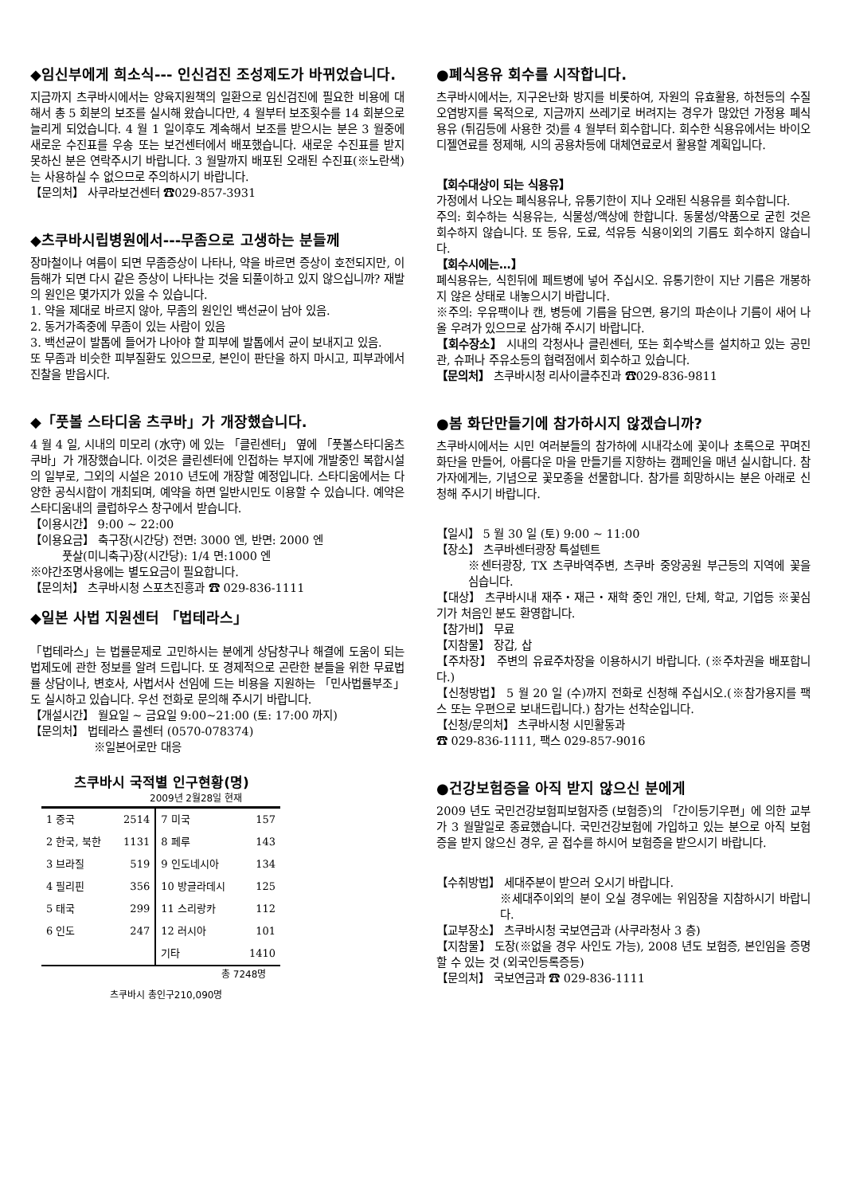◆임신부에게 희소식--- 인신검진 조성제도가 바뀌었습니다.
지금까지 츠쿠바시에서는 양육지원책의 일환으로 임신검진에 필요한 비용에 대해서 총 5 회분의 보조를 실시해 왔습니다만, 4 월부터 보조횟수를 14 회분으로 늘리게 되었습니다. 4 월 1 일이후도 계속해서 보조를 받으시는 분은 3 월중에 새로운 수진표를 우송 또는 보건센터에서 배포했습니다. 새로운 수진표를 받지 못하신 분은 연락주시기 바랍니다. 3 월말까지 배포된 오래된 수진표(※노란색)는 사용하실 수 없으므로 주의하시기 바랍니다.
【문의처】 사쿠라보건센터 ☎029-857-3931
◆츠쿠바시립병원에서---무좀으로 고생하는 분들께
장마철이나 여름이 되면 무좀증상이 나타나, 약을 바르면 증상이 호전되지만, 이듬해가 되면 다시 같은 증상이 나타나는 것을 되풀이하고 있지 않으십니까? 재발의 원인은 몇가지가 있을 수 있습니다.
1. 약을 제대로 바르지 않아, 무좀의 원인인 백선균이 남아 있음.
2. 동거가족중에 무좀이 있는 사람이 있음
3. 백선균이 발톱에 들어가 나아야 할 피부에 발톱에서 균이 보내지고 있음.
또 무좀과 비슷한 피부질환도 있으므로, 본인이 판단을 하지 마시고, 피부과에서 진찰을 받읍시다.
◆「풋볼 스타디움 츠쿠바」가 개장했습니다.
4 월 4 일, 시내의 미모리 (水守) 에 있는 「클린센터」 옆에 「풋볼스타디움츠쿠바」가 개장했습니다. 이것은 클린센터에 인접하는 부지에 개발중인 복합시설의 일부로, 그외의 시설은 2010 년도에 개장할 예정입니다. 스타디움에서는 다양한 공식시합이 개최되며, 예약을 하면 일반시민도 이용할 수 있습니다. 예약은 스타디움내의 클럽하우스 창구에서 받습니다.
【이용시간】 9:00 ~ 22:00
【이용요금】 축구장(시간당) 전면: 3000 엔, 반면: 2000 엔
풋살(미니축구)장(시간당): 1/4 면:1000 엔
※야간조명사용에는 별도요금이 필요합니다.
【문의처】 츠쿠바시청 스포츠진흥과 ☎ 029-836-1111
◆일본 사법 지원센터 「법테라스」
「법테라스」는 법률문제로 고민하시는 분에게 상담창구나 해결에 도움이 되는 법제도에 관한 정보를 알려 드립니다. 또 경제적으로 곤란한 분들을 위한 무료법률 상담이나, 변호사, 사법서사 선임에 드는 비용을 지원하는 「민사법률부조」도 실시하고 있습니다. 우선 전화로 문의해 주시기 바랍니다.
【개설시간】 월요일 ~ 금요일 9:00~21:00 (토: 17:00 까지)
【문의처】 법테라스 콜센터 (0570-078374)
※일본어로만 대응
츠쿠바시 국적별 인구현황(명)
2009년 2월28일 현재
| 1 중국 | 2514 | 7 미국 | 157 |
| 2 한국, 북한 | 1131 | 8 페루 | 143 |
| 3 브라질 | 519 | 9 인도네시아 | 134 |
| 4 필리핀 | 356 | 10 방글라데시 | 125 |
| 5 태국 | 299 | 11 스리랑카 | 112 |
| 6 인도 | 247 | 12 러시아 | 101 |
| | | 기타 | 1410 |
총 7248명
츠쿠바시 총인구210,090명
●폐식용유 회수를 시작합니다.
츠쿠바시에서는, 지구온난화 방지를 비롯하여, 자원의 유효활용, 하천등의 수질오염방지를 목적으로, 지금까지 쓰레기로 버려지는 경우가 많았던 가정용 폐식용유 (튀김등에 사용한 것)를 4 월부터 회수합니다. 회수한 식용유에서는 바이오 디젤연료를 정제해, 시의 공용차등에 대체연료로서 활용할 계획입니다.
【회수대상이 되는 식용유】
가정에서 나오는 폐식용유나, 유통기한이 지나 오래된 식용유를 회수합니다.
주의: 회수하는 식용유는, 식물성/액상에 한합니다. 동물성/약품으로 굳힌 것은 회수하지 않습니다. 또 등유, 도료, 석유등 식용이외의 기름도 회수하지 않습니다.
【회수시에는…】
폐식용유는, 식힌뒤에 페트병에 넣어 주십시오. 유통기한이 지난 기름은 개봉하지 않은 상태로 내놓으시기 바랍니다.
※주의: 우유팩이나 캔, 병등에 기름을 담으면, 용기의 파손이나 기름이 새어 나올 우려가 있으므로 삼가해 주시기 바랍니다.
【회수장소】 시내의 각청사나 클린센터, 또는 회수박스를 설치하고 있는 공민관, 슈퍼나 주유소등의 협력점에서 회수하고 있습니다.
【문의처】 츠쿠바시청 리사이클추진과 ☎029-836-9811
●봄 화단만들기에 참가하시지 않겠습니까?
츠쿠바시에서는 시민 여러분들의 참가하에 시내각소에 꽃이나 초록으로 꾸며진 화단을 만들어, 아름다운 마을 만들기를 지향하는 캠페인을 매년 실시합니다. 참가자에게는, 기념으로 꽃모종을 선물합니다. 참가를 희망하시는 분은 아래로 신청해 주시기 바랍니다.
【일시】 5 월 30 일 (토) 9:00 ~ 11:00
【장소】 츠쿠바센터광장 특설텐트
※센터광장, TX 츠쿠바역주변, 츠쿠바 중앙공원 부근등의 지역에 꽃을 심습니다.
【대상】 츠쿠바시내 재주・재근・재학 중인 개인, 단체, 학교, 기업등 ※꽃심기가 처음인 분도 환영합니다.
【참가비】 무료
【지참물】 장갑, 삽
【주차장】 주변의 유료주차장을 이용하시기 바랍니다. (※주차권을 배포합니다.)
【신청방법】 5 월 20 일 (수)까지 전화로 신청해 주십시오.(※참가용지를 팩스 또는 우편으로 보내드립니다.) 참가는 선착순입니다.
【신청/문의처】 츠쿠바시청 시민활동과
☎ 029-836-1111, 팩스 029-857-9016
●건강보험증을 아직 받지 않으신 분에게
2009 년도 국민건강보험피보험자증 (보험증)의 「간이등기우편」에 의한 교부가 3 월말일로 종료했습니다. 국민건강보험에 가입하고 있는 분으로 아직 보험증을 받지 않으신 경우, 곧 접수를 하시어 보험증을 받으시기 바랍니다.
【수취방법】 세대주분이 받으러 오시기 바랍니다.
※세대주이외의 분이 오실 경우에는 위임장을 지참하시기 바랍니다.
【교부장소】 츠쿠바시청 국보연금과 (사쿠라청사 3 층)
【지참물】 도장(※없을 경우 사인도 가능), 2008 년도 보험증, 본인임을 증명할 수 있는 것 (외국인등록증등)
【문의처】 국보연금과 ☎ 029-836-1111